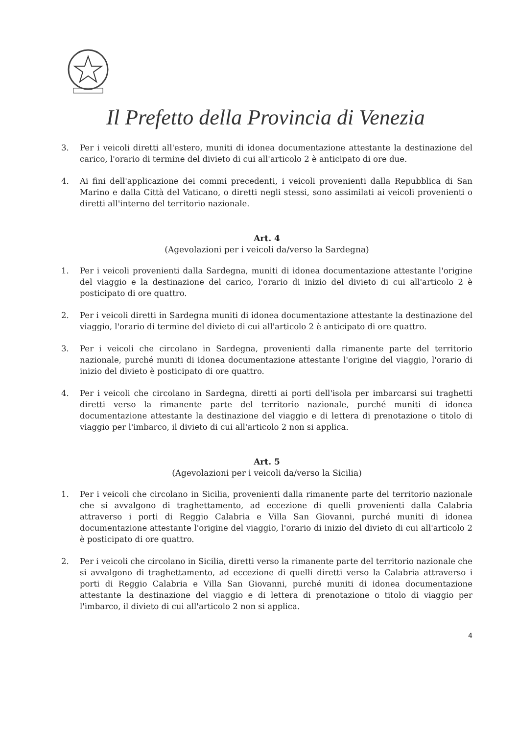Il Prefetto della Provincia di Venezia
3. Per i veicoli diretti all'estero, muniti di idonea documentazione attestante la destinazione del carico, l'orario di termine del divieto di cui all'articolo 2 è anticipato di ore due.
4. Ai fini dell'applicazione dei commi precedenti, i veicoli provenienti dalla Repubblica di San Marino e dalla Città del Vaticano, o diretti negli stessi, sono assimilati ai veicoli provenienti o diretti all'interno del territorio nazionale.
Art. 4
(Agevolazioni per i veicoli da/verso la Sardegna)
1. Per i veicoli provenienti dalla Sardegna, muniti di idonea documentazione attestante l'origine del viaggio e la destinazione del carico, l'orario di inizio del divieto di cui all'articolo 2 è posticipato di ore quattro.
2. Per i veicoli diretti in Sardegna muniti di idonea documentazione attestante la destinazione del viaggio, l'orario di termine del divieto di cui all'articolo 2 è anticipato di ore quattro.
3. Per i veicoli che circolano in Sardegna, provenienti dalla rimanente parte del territorio nazionale, purché muniti di idonea documentazione attestante l'origine del viaggio, l'orario di inizio del divieto è posticipato di ore quattro.
4. Per i veicoli che circolano in Sardegna, diretti ai porti dell'isola per imbarcarsi sui traghetti diretti verso la rimanente parte del territorio nazionale, purché muniti di idonea documentazione attestante la destinazione del viaggio e di lettera di prenotazione o titolo di viaggio per l'imbarco, il divieto di cui all'articolo 2 non si applica.
Art. 5
(Agevolazioni per i veicoli da/verso la Sicilia)
1. Per i veicoli che circolano in Sicilia, provenienti dalla rimanente parte del territorio nazionale che si avvalgono di traghettamento, ad eccezione di quelli provenienti dalla Calabria attraverso i porti di Reggio Calabria e Villa San Giovanni, purché muniti di idonea documentazione attestante l'origine del viaggio, l'orario di inizio del divieto di cui all'articolo 2 è posticipato di ore quattro.
2. Per i veicoli che circolano in Sicilia, diretti verso la rimanente parte del territorio nazionale che si avvalgono di traghettamento, ad eccezione di quelli diretti verso la Calabria attraverso i porti di Reggio Calabria e Villa San Giovanni, purché muniti di idonea documentazione attestante la destinazione del viaggio e di lettera di prenotazione o titolo di viaggio per l'imbarco, il divieto di cui all'articolo 2 non si applica.
4